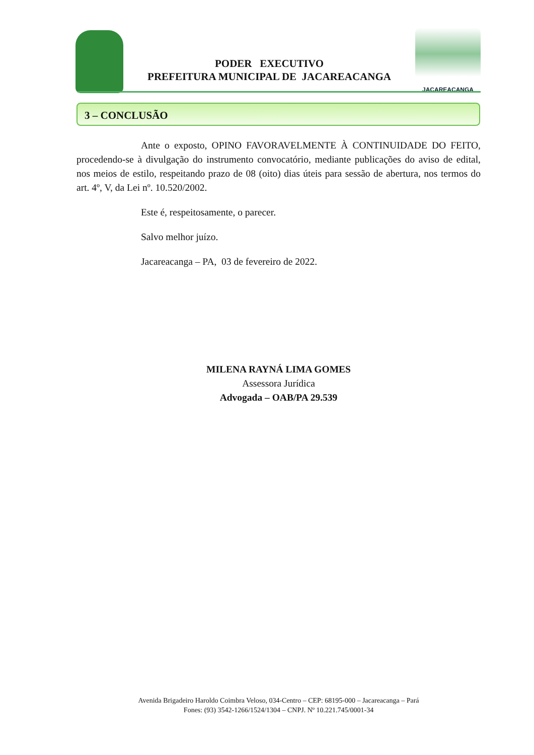PODER EXECUTIVO
PREFEITURA MUNICIPAL DE JACAREACANGA
JACAREACANGA
3 – CONCLUSÃO
Ante o exposto, OPINO FAVORAVELMENTE À CONTINUIDADE DO FEITO, procedendo-se à divulgação do instrumento convocatório, mediante publicações do aviso de edital, nos meios de estilo, respeitando prazo de 08 (oito) dias úteis para sessão de abertura, nos termos do art. 4º, V, da Lei nº. 10.520/2002.
Este é, respeitosamente, o parecer.
Salvo melhor juízo.
Jacareacanga – PA, 03 de fevereiro de 2022.
MILENA RAYNÁ LIMA GOMES
Assessora Jurídica
Advogada – OAB/PA 29.539
Avenida Brigadeiro Haroldo Coimbra Veloso, 034-Centro – CEP: 68195-000 – Jacareacanga – Pará
Fones: (93) 3542-1266/1524/1304 – CNPJ. Nº 10.221.745/0001-34